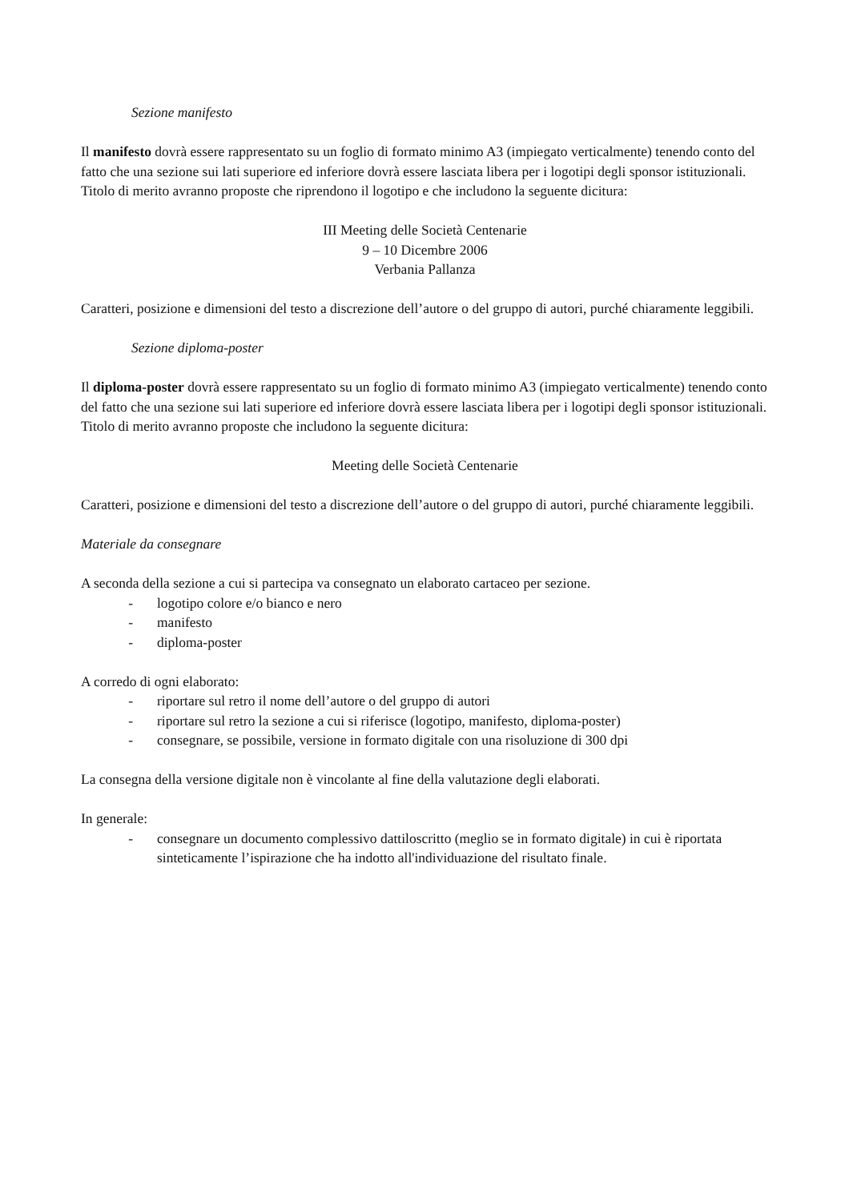Sezione manifesto
Il manifesto dovrà essere rappresentato su un foglio di formato minimo A3 (impiegato verticalmente) tenendo conto del fatto che una sezione sui lati superiore ed inferiore dovrà essere lasciata libera per i logotipi degli sponsor istituzionali. Titolo di merito avranno proposte che riprendono il logotipo e che includono la seguente dicitura:
III Meeting delle Società Centenarie
9 – 10 Dicembre 2006
Verbania Pallanza
Caratteri, posizione e dimensioni del testo a discrezione dell’autore o del gruppo di autori, purché chiaramente leggibili.
Sezione diploma-poster
Il diploma-poster dovrà essere rappresentato su un foglio di formato minimo A3 (impiegato verticalmente) tenendo conto del fatto che una sezione sui lati superiore ed inferiore dovrà essere lasciata libera per i logotipi degli sponsor istituzionali. Titolo di merito avranno proposte che includono la seguente dicitura:
Meeting delle Società Centenarie
Caratteri, posizione e dimensioni del testo a discrezione dell’autore o del gruppo di autori, purché chiaramente leggibili.
Materiale da consegnare
A seconda della sezione a cui si partecipa va consegnato un elaborato cartaceo per sezione.
- logotipo colore e/o bianco e nero
- manifesto
- diploma-poster
A corredo di ogni elaborato:
- riportare sul retro il nome dell’autore o del gruppo di autori
- riportare sul retro la sezione a cui si riferisce (logotipo, manifesto, diploma-poster)
- consegnare, se possibile, versione in formato digitale con una risoluzione di 300 dpi
La consegna della versione digitale non è vincolante al fine della valutazione degli elaborati.
In generale:
- consegnare un documento complessivo dattiloscritto (meglio se in formato digitale) in cui è riportata sinteticamente l’ispirazione che ha indotto all'individuazione del risultato finale.